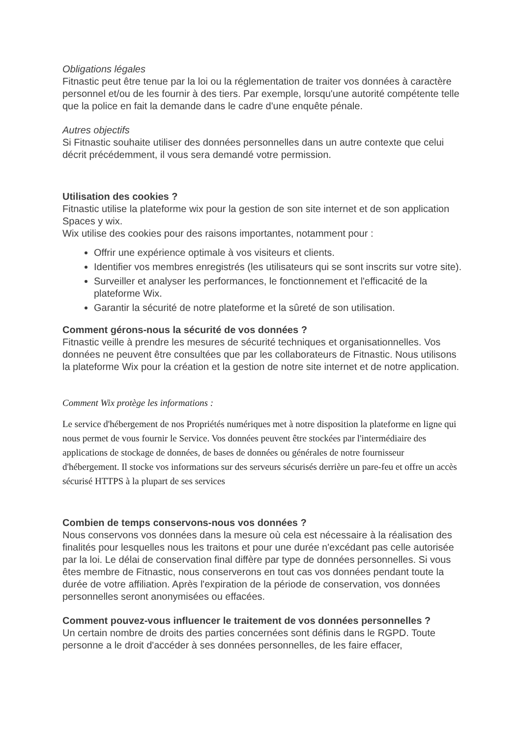Obligations légales
Fitnastic peut être tenue par la loi ou la réglementation de traiter vos données à caractère personnel et/ou de les fournir à des tiers. Par exemple, lorsqu'une autorité compétente telle que la police en fait la demande dans le cadre d'une enquête pénale.
Autres objectifs
Si Fitnastic souhaite utiliser des données personnelles dans un autre contexte que celui décrit précédemment, il vous sera demandé votre permission.
Utilisation des cookies ?
Fitnastic utilise la plateforme wix pour la gestion de son site internet et de son application Spaces y wix.
Wix utilise des cookies pour des raisons importantes, notamment pour :
Offrir une expérience optimale à vos visiteurs et clients.
Identifier vos membres enregistrés (les utilisateurs qui se sont inscrits sur votre site).
Surveiller et analyser les performances, le fonctionnement et l'efficacité de la plateforme Wix.
Garantir la sécurité de notre plateforme et la sûreté de son utilisation.
Comment gérons-nous la sécurité de vos données ?
Fitnastic veille à prendre les mesures de sécurité techniques et organisationnelles. Vos données ne peuvent être consultées que par les collaborateurs de Fitnastic. Nous utilisons la plateforme Wix pour la création et la gestion de notre site internet et de notre application.
Comment Wix protège les informations :
Le service d'hébergement de nos Propriétés numériques met à notre disposition la plateforme en ligne qui nous permet de vous fournir le Service. Vos données peuvent être stockées par l'intermédiaire des applications de stockage de données, de bases de données ou générales de notre fournisseur d'hébergement. Il stocke vos informations sur des serveurs sécurisés derrière un pare-feu et offre un accès sécurisé HTTPS à la plupart de ses services
Combien de temps conservons-nous vos données ?
Nous conservons vos données dans la mesure où cela est nécessaire à la réalisation des finalités pour lesquelles nous les traitons et pour une durée n'excédant pas celle autorisée par la loi. Le délai de conservation final diffère par type de données personnelles. Si vous êtes membre de Fitnastic, nous conserverons en tout cas vos données pendant toute la durée de votre affiliation. Après l'expiration de la période de conservation, vos données personnelles seront anonymisées ou effacées.
Comment pouvez-vous influencer le traitement de vos données personnelles ?
Un certain nombre de droits des parties concernées sont définis dans le RGPD. Toute personne a le droit d'accéder à ses données personnelles, de les faire effacer,